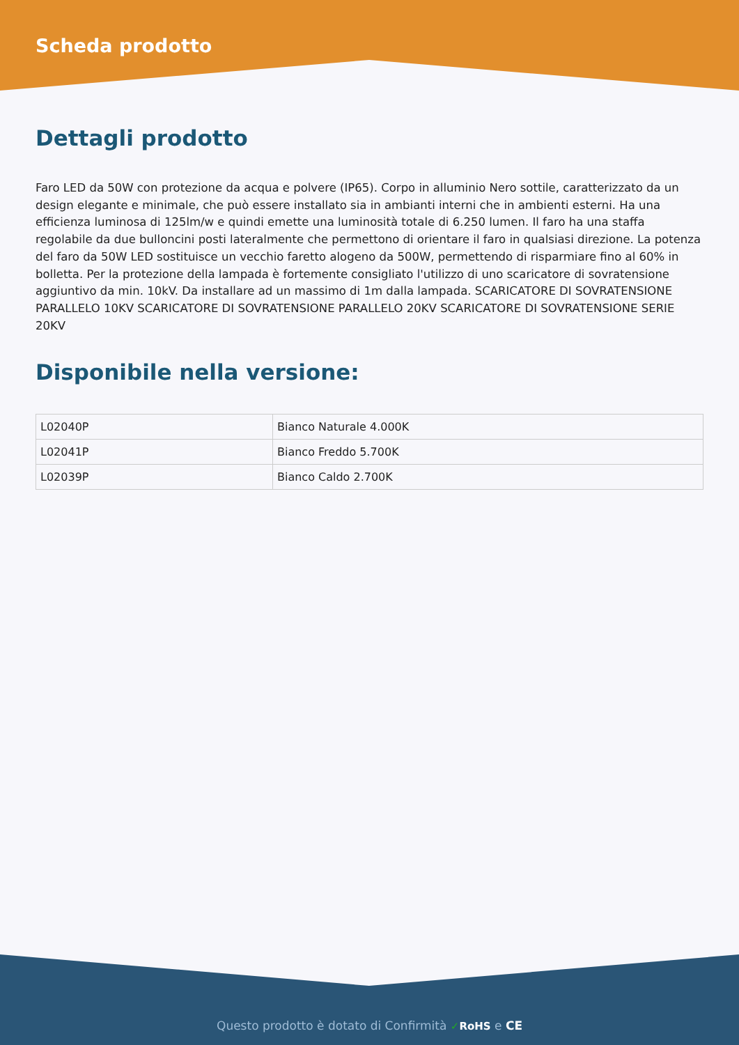Scheda prodotto
Dettagli prodotto
Faro LED da 50W con protezione da acqua e polvere (IP65). Corpo in alluminio Nero sottile, caratterizzato da un design elegante e minimale, che può essere installato sia in ambianti interni che in ambienti esterni. Ha una efficienza luminosa di 125lm/w e quindi emette una luminosità totale di 6.250 lumen. Il faro ha una staffa regolabile da due bulloncini posti lateralmente che permettono di orientare il faro in qualsiasi direzione. La potenza del faro da 50W LED sostituisce un vecchio faretto alogeno da 500W, permettendo di risparmiare fino al 60% in bolletta. Per la protezione della lampada è fortemente consigliato l'utilizzo di uno scaricatore di sovratensione aggiuntivo da min. 10kV. Da installare ad un massimo di 1m dalla lampada. SCARICATORE DI SOVRATENSIONE PARALLELO 10KV SCARICATORE DI SOVRATENSIONE PARALLELO 20KV SCARICATORE DI SOVRATENSIONE SERIE 20KV
Disponibile nella versione:
| L02040P | Bianco Naturale 4.000K |
| L02041P | Bianco Freddo 5.700K |
| L02039P | Bianco Caldo 2.700K |
Questo prodotto è dotato di Confirmità ✓RoHS e CE